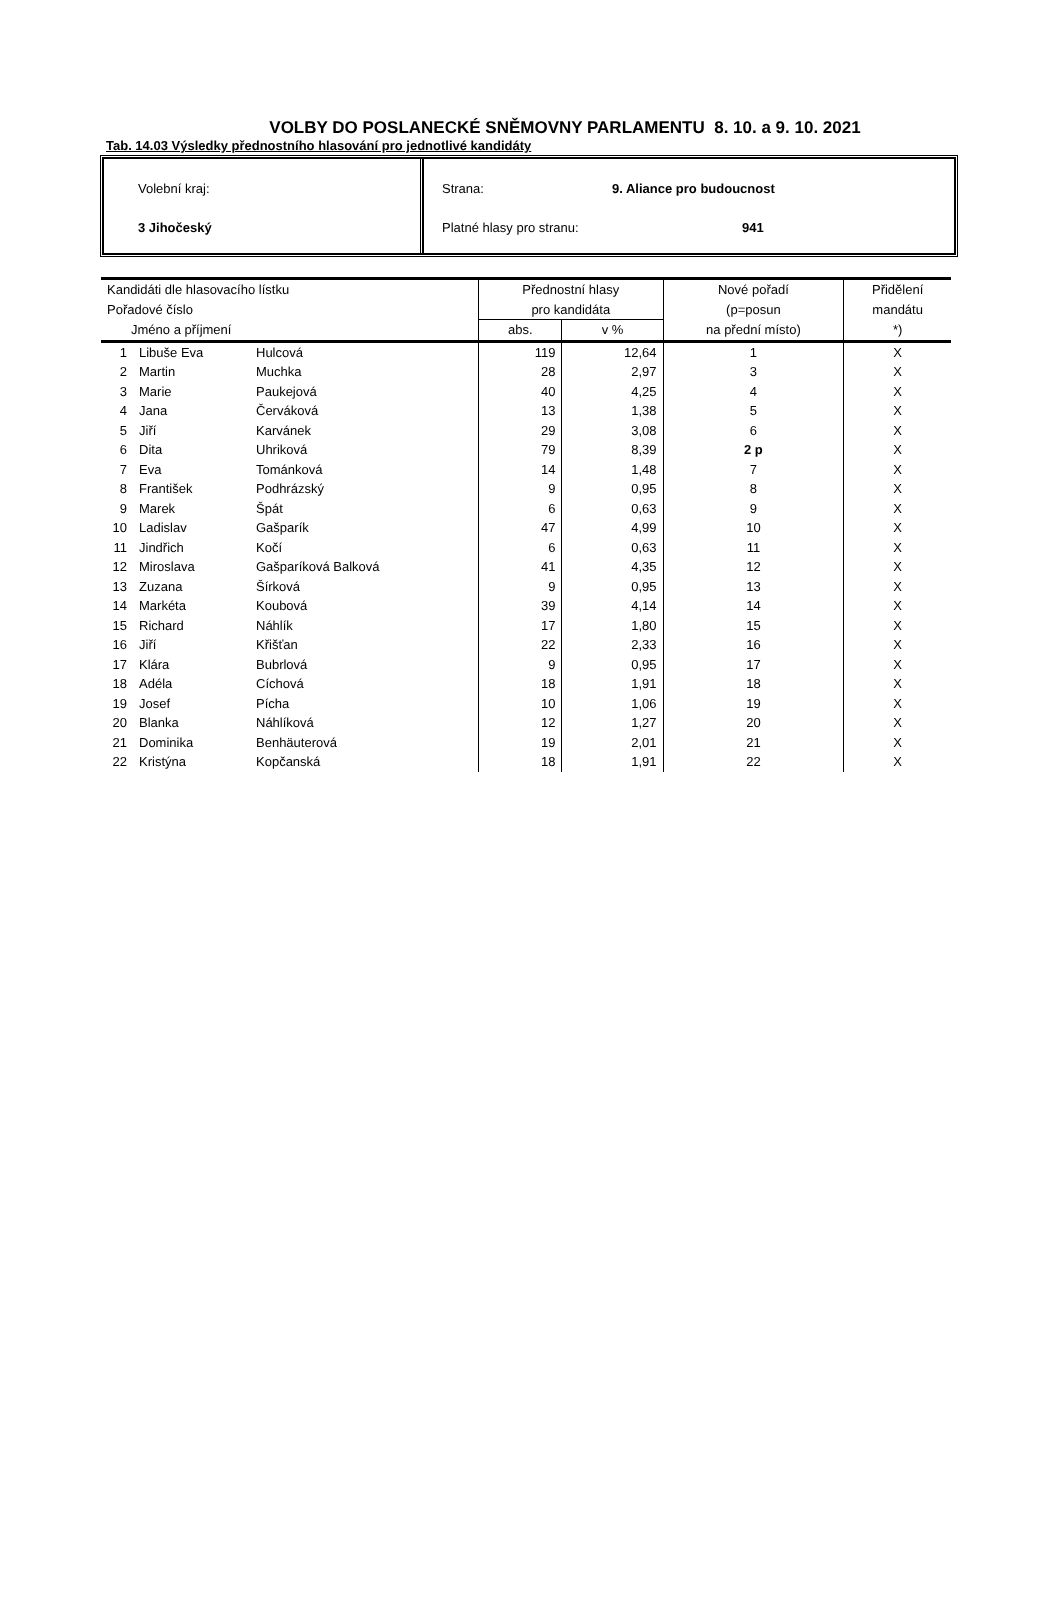VOLBY DO POSLANECKÉ SNĚMOVNY PARLAMENTU 8. 10. a 9. 10. 2021
Tab. 14.03 Výsledky přednostního hlasování pro jednotlivé kandidáty
Volební kraj:
3 Jihočeský
Strana: 9. Aliance pro budoucnost
Platné hlasy pro stranu: 941
| Kandidáti dle hlasovacího lístku | | | Přednostní hlasy | | Nové pořadí | Přidělení |
| --- | --- | --- | --- | --- | --- | --- |
| Pořadové číslo | | | pro kandidáta | | (p=posun | mandátu |
| Jméno a příjmení | | | abs. | v % | na přední místo) | *) |
| 1 | Libuše Eva | Hulcová | 119 | 12,64 | 1 | X |
| 2 | Martin | Muchka | 28 | 2,97 | 3 | X |
| 3 | Marie | Paukejová | 40 | 4,25 | 4 | X |
| 4 | Jana | Červáková | 13 | 1,38 | 5 | X |
| 5 | Jiří | Karvánek | 29 | 3,08 | 6 | X |
| 6 | Dita | Uhriková | 79 | 8,39 | 2 p | X |
| 7 | Eva | Tománková | 14 | 1,48 | 7 | X |
| 8 | František | Podhrázský | 9 | 0,95 | 8 | X |
| 9 | Marek | Špát | 6 | 0,63 | 9 | X |
| 10 | Ladislav | Gašparík | 47 | 4,99 | 10 | X |
| 11 | Jindřich | Kočí | 6 | 0,63 | 11 | X |
| 12 | Miroslava | Gašparíková Balková | 41 | 4,35 | 12 | X |
| 13 | Zuzana | Šírková | 9 | 0,95 | 13 | X |
| 14 | Markéta | Koubová | 39 | 4,14 | 14 | X |
| 15 | Richard | Náhlík | 17 | 1,80 | 15 | X |
| 16 | Jiří | Křišťan | 22 | 2,33 | 16 | X |
| 17 | Klára | Bubrlová | 9 | 0,95 | 17 | X |
| 18 | Adéla | Cíchová | 18 | 1,91 | 18 | X |
| 19 | Josef | Pícha | 10 | 1,06 | 19 | X |
| 20 | Blanka | Náhlíková | 12 | 1,27 | 20 | X |
| 21 | Dominika | Benhäuterová | 19 | 2,01 | 21 | X |
| 22 | Kristýna | Kopčanská | 18 | 1,91 | 22 | X |